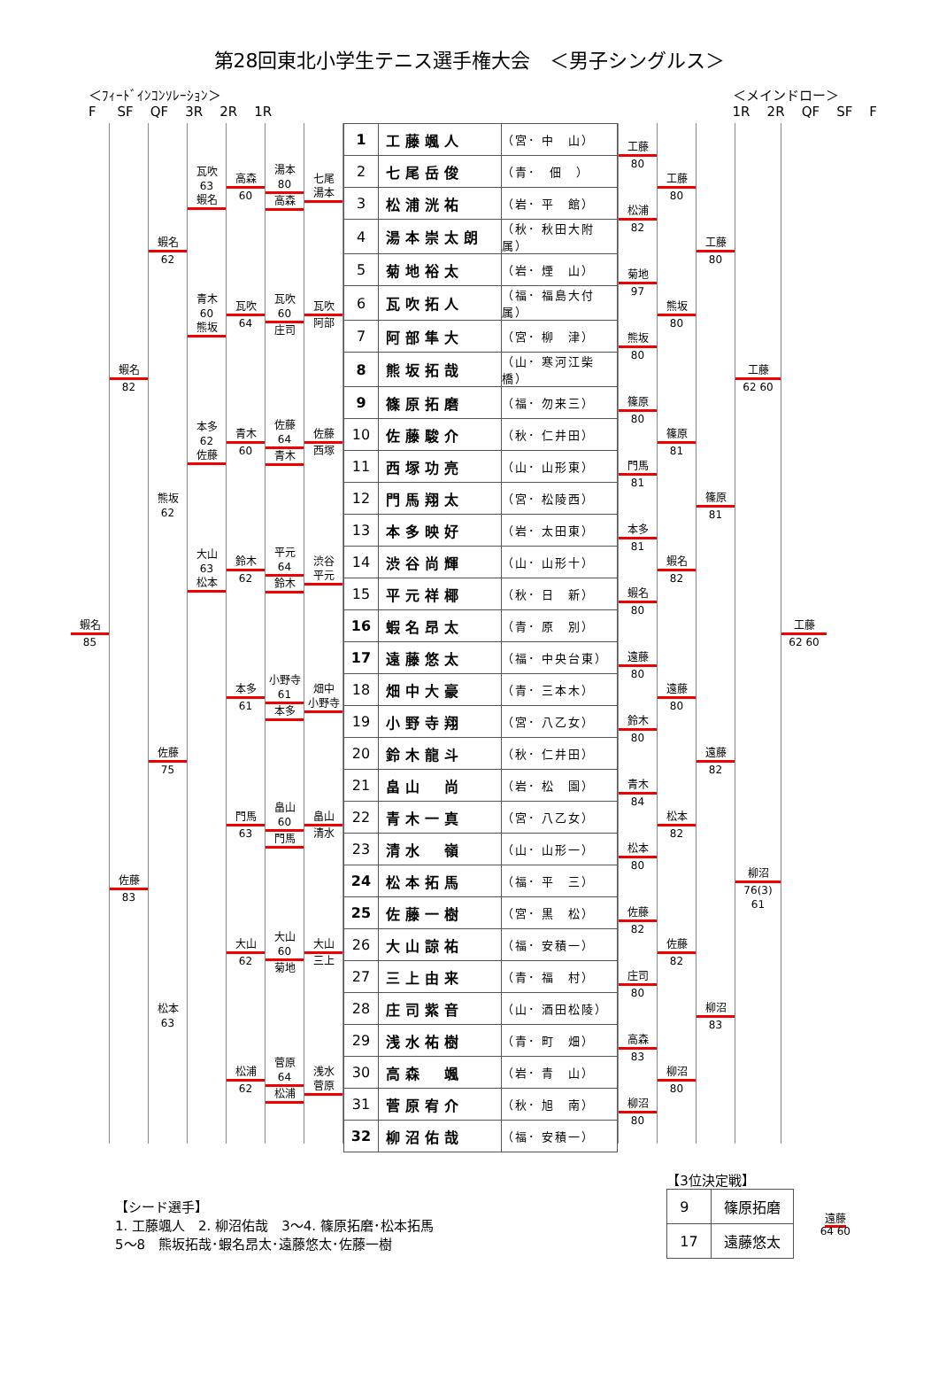第28回東北小学生テニス選手権大会　＜男子シングルス＞
＜ﾌｨｰﾄﾞｲﾝｺﾝｿﾚｰｼｮﾝ＞ F SF QF 3R 2R 1R
＜メインドロー＞ 1R 2R QF SF F
蝦名
85
蝦名
82
佐藤
83
蝦名
62
熊坂
62
佐藤
75
松本
63
瓦吹 63
蝦名
青木 60
熊坂
本多 62
佐藤
大山 63
松本
高森
60
瓦吹
64
青木
60
鈴木
62
本多
61
門馬
63
大山
62
松浦
62
湯本 80
高森
瓦吹 60
庄司
佐藤 64
青木
平元 64
鈴木
小野寺 61
本多
畠山 60
門馬
大山 60
菊地
菅原 64
松浦
七尾
湯本
瓦吹
阿部
佐藤
西塚
渋谷
平元
畑中
小野寺
畠山
清水
大山
三上
浅水
菅原
| 1 | 工藤颯人 | （宮･ 中 山） |
| 2 | 七尾岳俊 | （青･ 佃 ） |
| 3 | 松浦洸祐 | （岩･ 平 館） |
| 4 | 湯本崇太朗 | （秋･ 秋田大附属） |
| 5 | 菊地裕太 | （岩･ 煙 山） |
| 6 | 瓦吹拓人 | （福･ 福島大付属） |
| 7 | 阿部隼大 | （宮･ 柳 津） |
| 8 | 熊坂拓哉 | （山･ 寒河江柴橋） |
| 9 | 篠原拓磨 | （福･ 勿来三） |
| 10 | 佐藤駿介 | （秋･ 仁井田） |
| 11 | 西塚功亮 | （山･ 山形東） |
| 12 | 門馬翔太 | （宮･ 松陵西） |
| 13 | 本多映好 | （岩･ 太田東） |
| 14 | 渋谷尚輝 | （山･ 山形十） |
| 15 | 平元祥椰 | （秋･ 日 新） |
| 16 | 蝦名昂太 | （青･ 原 別） |
| 17 | 遠藤悠太 | （福･ 中央台東） |
| 18 | 畑中大豪 | （青･ 三本木） |
| 19 | 小野寺翔 | （宮･ 八乙女） |
| 20 | 鈴木龍斗 | （秋･ 仁井田） |
| 21 | 畠山 尚 | （岩･ 松 園） |
| 22 | 青木一真 | （宮･ 八乙女） |
| 23 | 清水 嶺 | （山･ 山形一） |
| 24 | 松本拓馬 | （福･ 平 三） |
| 25 | 佐藤一樹 | （宮･ 黒 松） |
| 26 | 大山諒祐 | （福･ 安積一） |
| 27 | 三上由来 | （青･ 福 村） |
| 28 | 庄司紫音 | （山･ 酒田松陵） |
| 29 | 浅水祐樹 | （青･ 町 畑） |
| 30 | 高森 颯 | （岩･ 青 山） |
| 31 | 菅原宥介 | （秋･ 旭 南） |
| 32 | 柳沼佑哉 | （福･ 安積一） |
工藤
80
松浦
82
菊地
97
熊坂
80
篠原
80
門馬
81
本多
81
蝦名
80
遠藤
80
鈴木
80
青木
84
松本
80
佐藤
82
庄司
80
高森
83
柳沼
80
工藤
80
熊坂
80
篠原
81
蝦名
82
遠藤
80
松本
82
佐藤
82
柳沼
80
工藤
80
篠原
81
遠藤
82
柳沼
83
工藤
62 60
柳沼
76(3) 61
工藤
62 60
【シード選手】
1. 工藤颯人　2. 柳沼佑哉　3～4. 篠原拓磨･松本拓馬
5～8　熊坂拓哉･蝦名昂太･遠藤悠太･佐藤一樹
【3位決定戦】
| 9 | 篠原拓磨 |
| 17 | 遠藤悠太 |
遠藤
64 60